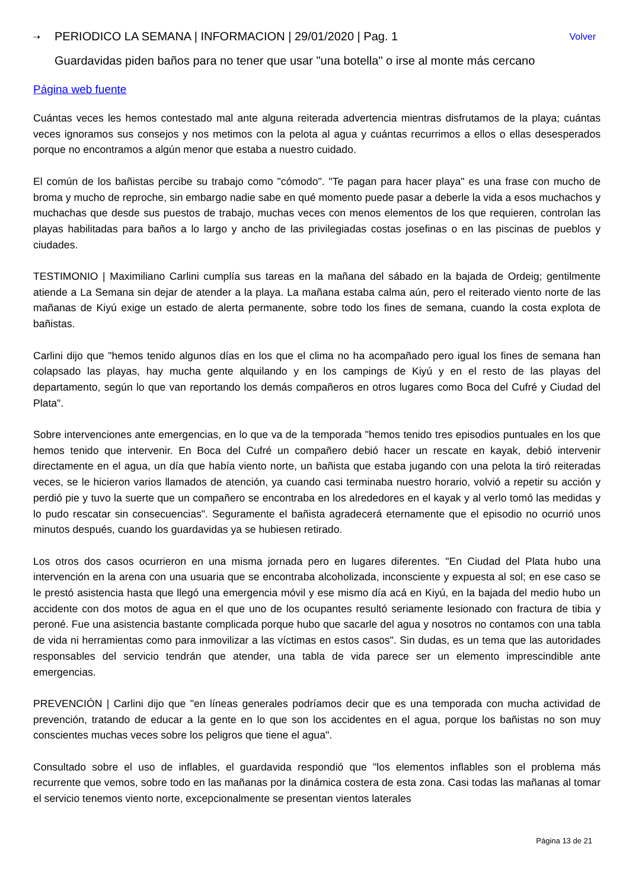⇢ PERIODICO LA SEMANA | INFORMACION | 29/01/2020 | Pag. 1 Volver
Guardavidas piden baños para no tener que usar "una botella" o irse al monte más cercano
Página web fuente
Cuántas veces les hemos contestado mal ante alguna reiterada advertencia mientras disfrutamos de la playa; cuántas veces ignoramos sus consejos y nos metimos con la pelota al agua y cuántas recurrimos a ellos o ellas desesperados porque no encontramos a algún menor que estaba a nuestro cuidado.
El común de los bañistas percibe su trabajo como "cómodo". "Te pagan para hacer playa" es una frase con mucho de broma y mucho de reproche, sin embargo nadie sabe en qué momento puede pasar a deberle la vida a esos muchachos y muchachas que desde sus puestos de trabajo, muchas veces con menos elementos de los que requieren, controlan las playas habilitadas para baños a lo largo y ancho de las privilegiadas costas josefinas o en las piscinas de pueblos y ciudades.
TESTIMONIO | Maximiliano Carlini cumplía sus tareas en la mañana del sábado en la bajada de Ordeig; gentilmente atiende a La Semana sin dejar de atender a la playa. La mañana estaba calma aún, pero el reiterado viento norte de las mañanas de Kiyú exige un estado de alerta permanente, sobre todo los fines de semana, cuando la costa explota de bañistas.
Carlini dijo que "hemos tenido algunos días en los que el clima no ha acompañado pero igual los fines de semana han colapsado las playas, hay mucha gente alquilando y en los campings de Kiyú y en el resto de las playas del departamento, según lo que van reportando los demás compañeros en otros lugares como Boca del Cufré y Ciudad del Plata".
Sobre intervenciones ante emergencias, en lo que va de la temporada "hemos tenido tres episodios puntuales en los que hemos tenido que intervenir. En Boca del Cufré un compañero debió hacer un rescate en kayak, debió intervenir directamente en el agua, un día que había viento norte, un bañista que estaba jugando con una pelota la tiró reiteradas veces, se le hicieron varios llamados de atención, ya cuando casi terminaba nuestro horario, volvió a repetir su acción y perdió pie y tuvo la suerte que un compañero se encontraba en los alrededores en el kayak y al verlo tomó las medidas y lo pudo rescatar sin consecuencias". Seguramente el bañista agradecerá eternamente que el episodio no ocurrió unos minutos después, cuando los guardavidas ya se hubiesen retirado.
Los otros dos casos ocurrieron en una misma jornada pero en lugares diferentes. "En Ciudad del Plata hubo una intervención en la arena con una usuaria que se encontraba alcoholizada, inconsciente y expuesta al sol; en ese caso se le prestó asistencia hasta que llegó una emergencia móvil y ese mismo día acá en Kiyú, en la bajada del medio hubo un accidente con dos motos de agua en el que uno de los ocupantes resultó seriamente lesionado con fractura de tibia y peroné. Fue una asistencia bastante complicada porque hubo que sacarle del agua y nosotros no contamos con una tabla de vida ni herramientas como para inmovilizar a las víctimas en estos casos". Sin dudas, es un tema que las autoridades responsables del servicio tendrán que atender, una tabla de vida parece ser un elemento imprescindible ante emergencias.
PREVENCIÓN | Carlini dijo que "en líneas generales podríamos decir que es una temporada con mucha actividad de prevención, tratando de educar a la gente en lo que son los accidentes en el agua, porque los bañistas no son muy conscientes muchas veces sobre los peligros que tiene el agua".
Consultado sobre el uso de inflables, el guardavida respondió que "los elementos inflables son el problema más recurrente que vemos, sobre todo en las mañanas por la dinámica costera de esta zona. Casi todas las mañanas al tomar el servicio tenemos viento norte, excepcionalmente se presentan vientos laterales
Página 13 de 21